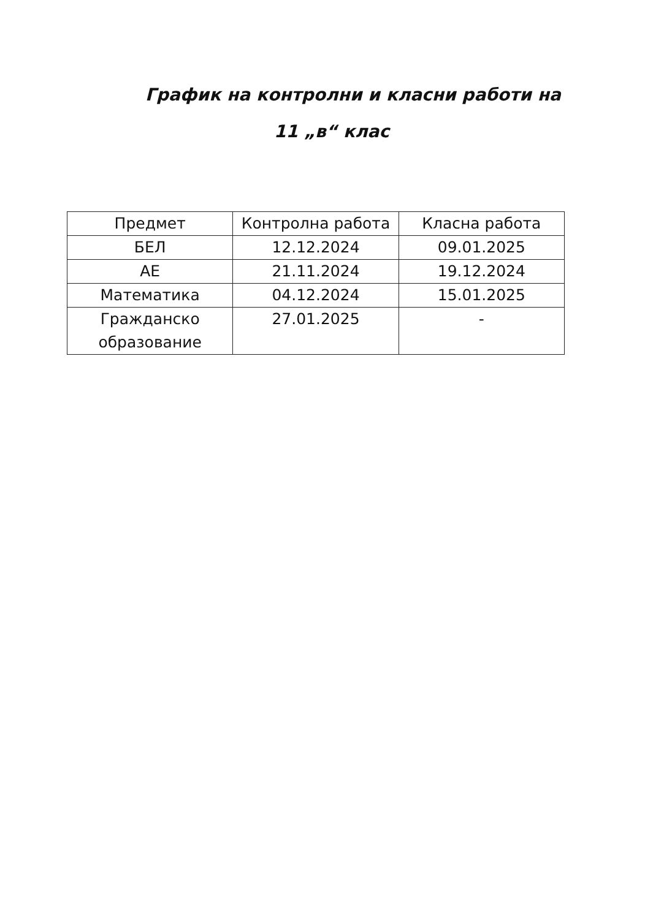График на контролни и класни работи на
11 „в“ клас
| Предмет | Контролна работа | Класна работа |
| --- | --- | --- |
| БЕЛ | 12.12.2024 | 09.01.2025 |
| АЕ | 21.11.2024 | 19.12.2024 |
| Математика | 04.12.2024 | 15.01.2025 |
| Гражданско образование | 27.01.2025 | - |